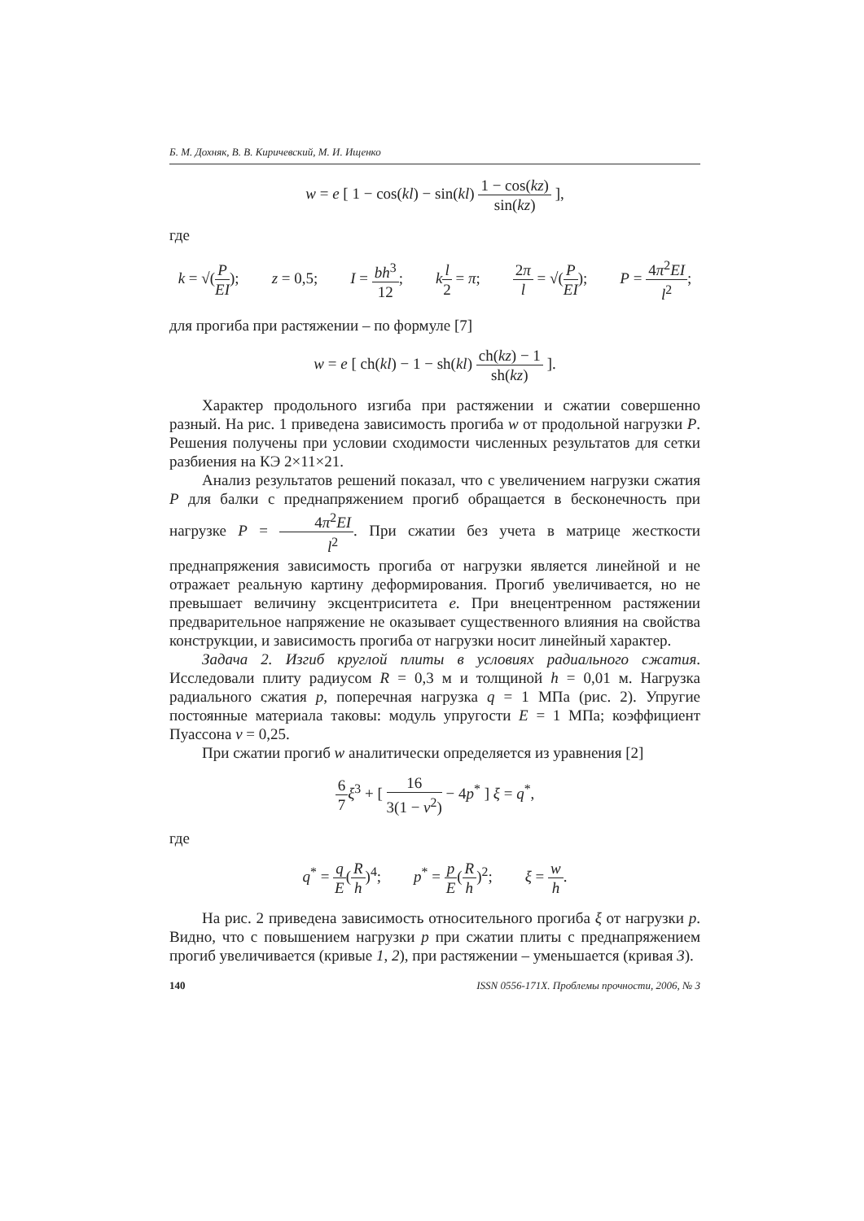Б. М. Дохняк, В. В. Киричевский, М. И. Ищенко
w = e [ 1 − cos(kl) − sin(kl) 1 − cos(kz) sin(kz) ],
где
k = √(P EI); z = 0,5; I = bh<sup>3</sup> 12; kl 2 = π; 2π l = √(P EI); P = 4π<sup>2</sup>EI l<sup>2</sup>;
для прогиба при растяжении – по формуле [7]
w = e [ ch(kl) − 1 − sh(kl) ch(kz) − 1 sh(kz) ].
Характер продольного изгиба при растяжении и сжатии совершенно разный. На рис. 1 приведена зависимость прогиба w от продольной нагрузки P. Решения получены при условии сходимости численных результатов для сетки разбиения на КЭ 2×11×21.
Анализ результатов решений показал, что с увеличением нагрузки сжатия P для балки с преднапряжением прогиб обращается в бесконечность при нагрузке P = 4π<sup>2</sup>EI l<sup>2</sup>. При сжатии без учета в матрице жесткости преднапряжения зависимость прогиба от нагрузки является линейной и не отражает реальную картину деформирования. Прогиб увеличивается, но не превышает величину эксцентриситета e. При внецентренном растяжении предварительное напряжение не оказывает существенного влияния на свойства конструкции, и зависимость прогиба от нагрузки носит линейный характер.
Задача 2. Изгиб круглой плиты в условиях радиального сжатия. Исследовали плиту радиусом R = 0,3 м и толщиной h = 0,01 м. Нагрузка радиального сжатия p, поперечная нагрузка q = 1 МПа (рис. 2). Упругие постоянные материала таковы: модуль упругости E = 1 МПа; коэффициент Пуассона ν = 0,25.
При сжатии прогиб w аналитически определяется из уравнения [2]
6 7 ξ<sup>3</sup> + [ 16 3(1 − ν<sup>2</sup>) − 4p<sup>*</sup> ] ξ = q<sup>*</sup>,
где
q<sup>*</sup> = q E(R h)<sup>4</sup>; p<sup>*</sup> = p E(R h)<sup>2</sup>; ξ = w h.
На рис. 2 приведена зависимость относительного прогиба ξ от нагрузки p. Видно, что с повышением нагрузки p при сжатии плиты с преднапряжением прогиб увеличивается (кривые 1, 2), при растяжении – уменьшается (кривая 3).
140 ISSN 0556-171X. Проблемы прочности, 2006, № 3